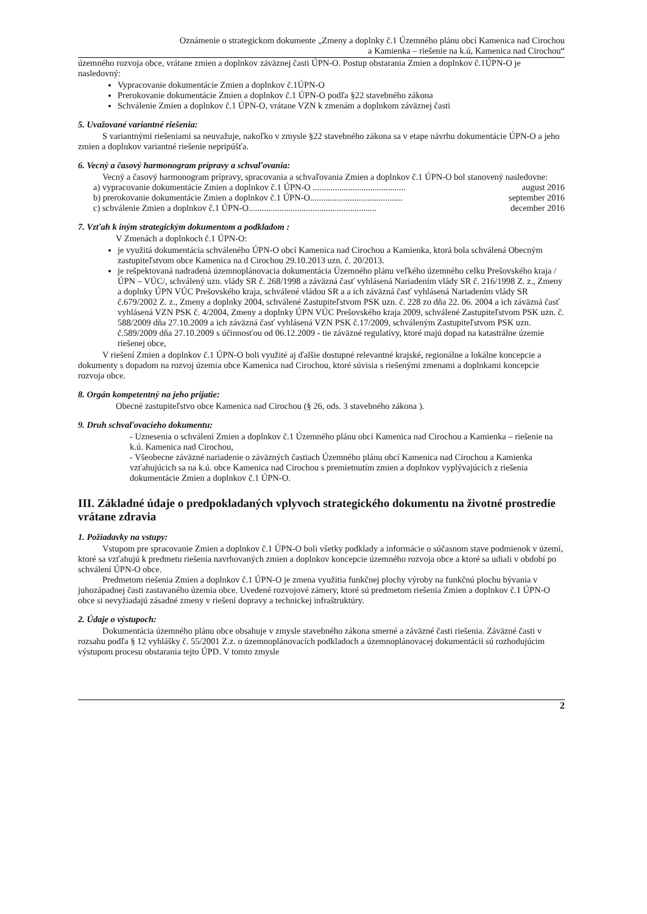Oznámenie o strategickom dokumente „Zmeny a doplnky č.1 Územného plánu obcí Kamenica nad Cirochou
a Kamienka – riešenie na k.ú, Kamenica nad Cirochou“
územného rozvoja obce, vrátane zmien a doplnkov záväznej časti ÚPN-O. Postup obstarania Zmien a doplnkov č.1ÚPN-O je nasledovný:
Vypracovanie dokumentácie Zmien a doplnkov č.1ÚPN-O
Prerokovanie dokumentácie Zmien a doplnkov č.1 ÚPN-O podľa §22 stavebného zákona
Schválenie Zmien a doplnkov č.1 ÚPN-O, vrátane VZN k zmenám a doplnkom záväznej časti
5. Uvažované variantné riešenia:
S variantnými riešeniami sa neuvažuje, nakoľko v zmysle §22 stavebného zákona sa v etape návrhu dokumentácie ÚPN-O a jeho zmien a doplnkov variantné riešenie nepripúšťa.
6. Vecný a časový harmonogram prípravy a schvaľovania:
Vecný a časový harmonogram prípravy, spracovania a schvaľovania Zmien a doplnkov č.1 ÚPN-O bol stanovený nasledovne:
a) vypracovanie dokumentácie Zmien a doplnkov č.1 ÚPN-O .......................................... august 2016
b) prerokovanie dokumentácie Zmien a doplnkov č.1 ÚPN-O.......................................... september 2016
c) schválenie Zmien a doplnkov č.1 ÚPN-O.......................................................... december 2016
7. Vzťah k iným strategickým dokumentom a podkladom :
V Zmenách a doplnkoch č.1 ÚPN-O:
je využitá dokumentácia schváleného ÚPN-O obcí Kamenica nad Cirochou a Kamienka, ktorá bola schválená Obecným zastupiteľstvom obce Kamenica na d Cirochou 29.10.2013 uzn. č. 20/2013.
je rešpektovaná nadradená územnoplánovacia dokumentácia Územného plánu veľkého územného celku Prešovského kraja /ÚPN – VÚC/, schválený uzn. vlády SR č. 268/1998 a záväzná časť vyhlásená Nariadením vlády SR č. 216/1998 Z. z., Zmeny a doplnky ÚPN VÚC Prešovského kraja, schválené vládou SR a a ich záväzná časť vyhlásená Nariadením vlády SR č.679/2002 Z. z., Zmeny a doplnky 2004, schválené Zastupiteľstvom PSK uzn. č. 228 zo dňa 22. 06. 2004 a ich záväzná časť vyhlásená VZN PSK č. 4/2004, Zmeny a doplnky ÚPN VÚC Prešovského kraja 2009, schválené Zastupiteľstvom PSK uzn. č. 588/2009 dňa 27.10.2009 a ich záväzná časť vyhlásená VZN PSK č.17/2009, schváleným Zastupiteľstvom PSK uzn. č.589/2009 dňa 27.10.2009 s účinnosťou od 06.12.2009 - tie záväzné regulatívy, ktoré majú dopad na katastrálne územie riešenej obce,
V riešení Zmien a doplnkov č.1 ÚPN-O boli využité aj ďalšie dostupné relevantné krajské, regionálne a lokálne koncepcie a dokumenty s dopadom na rozvoj územia obce Kamenica nad Cirochou, ktoré súvisia s riešenými zmenami a doplnkami koncepcie rozvoja obce.
8. Orgán kompetentný na jeho prijatie:
Obecné zastupiteľstvo obce Kamenica nad Cirochou (§ 26, ods. 3 stavebného zákona ).
9. Druh schvaľovacieho dokumentu:
- Uznesenia o schválení Zmien a doplnkov č.1 Územného plánu obcí Kamenica nad Cirochou a Kamienka – riešenie na k.ú. Kamenica nad Cirochou,
- Všeobecne záväzné nariadenie o záväzných častiach Územného plánu obcí Kamenica nad Cirochou a Kamienka vzťahujúcich sa na k.ú. obce Kamenica nad Cirochou s premietnutím zmien a doplnkov vyplývajúcich z riešenia dokumentácie Zmien a doplnkov č.1 ÚPN-O.
III. Základné údaje o predpokladaných vplyvoch strategického dokumentu na životné prostredie vrátane zdravia
1. Požiadavky na vstupy:
Vstupom pre spracovanie Zmien a doplnkov č.1 ÚPN-O boli všetky podklady a informácie o súčasnom stave podmienok v území, ktoré sa vzťahujú k predmetu riešenia navrhovaných zmien a doplnkov koncepcie územného rozvoja obce a ktoré sa udiali v období po schválení ÚPN-O obce.
Predmetom riešenia Zmien a doplnkov č.1 ÚPN-O je zmena využitia funkčnej plochy výroby na funkčnú plochu bývania v juhozápadnej časti zastavaného územia obce. Uvedené rozvojové zámery, ktoré sú predmetom riešenia Zmien a doplnkov č.1 ÚPN-O obce si nevyžiadajú zásadné zmeny v riešení dopravy a technickej infraštruktúry.
2. Údaje o výstupoch:
Dokumentácia územného plánu obce obsahuje v zmysle stavebného zákona smerné a záväzné časti riešenia. Záväzné časti v rozsahu podľa § 12 vyhlášky č. 55/2001 Z.z. o územnoplánovacích podkladoch a územnoplánovacej dokumentácii sú rozhodujúcim výstupom procesu obstarania tejto ÚPD. V tomto zmysle
2